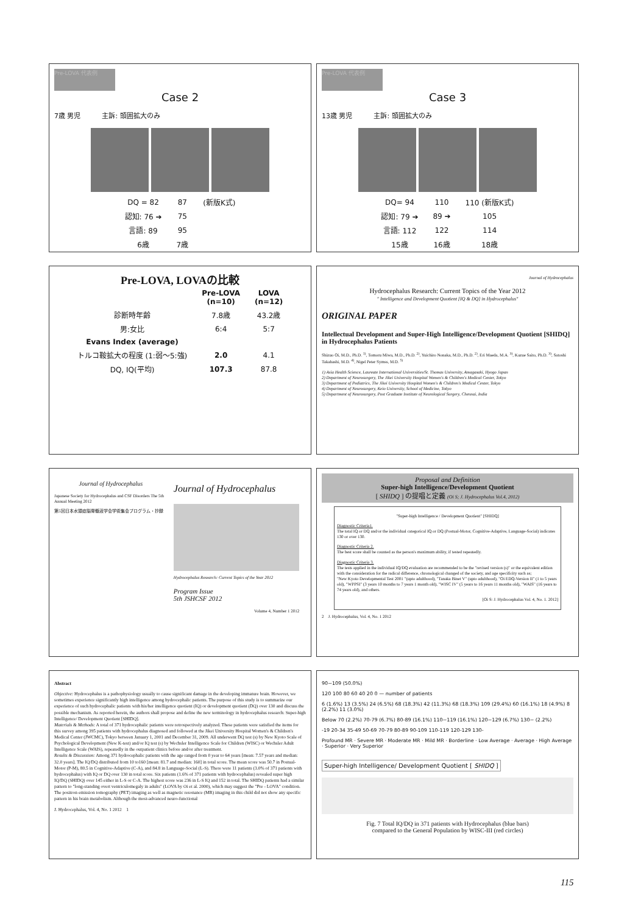Pre-LOVA 代表例
Case 2
7歳 男児 主訴: 頭囲拡大のみ
| DQ = 82 | 87 | (新版K式) |
| 認知: 76 ➔ | 75 | |
| 言語: 89 | 95 | |
| 6歳 | 7歳 | |
Pre-LOVA 代表例
Case 3
13歳 男児 主訴: 頭囲拡大のみ
| DQ= 94 | 110 | 110 (新版K式) |
| 認知: 79 ➔ | 89 ➔ | 105 |
| 言語: 112 | 122 | 114 |
| 15歳 | 16歳 | 18歳 |
Pre-LOVA, LOVAの比較
| | Pre-LOVA (n=10) | LOVA (n=12) |
| --- | --- | --- |
| 診断時年齢 | 7.8歳 | 43.2歳 |
| 男:女比 | 6:4 | 5:7 |
| Evans Index (average) | | |
| トルコ鞍拡大の程度 (1:弱〜5:強) | 2.0 | 4.1 |
| DQ, IQ(平均) | 107.3 | 87.8 |
Journal of Hydrocephalus
Hydrocephalus Research: Current Topics of the Year 2012
" Intelligence and Development Quotient [IQ & DQ] in Hydrocephalus"
ORIGINAL PAPER
Intellectual Development and Super-High Intelligence/Development Quotient [SHIDQ] in Hydrocephalus Patients
Shizuo Oi, M.D., Ph.D. <sup>1)</sup>, Tomoru Miwa, M.D., Ph.D. <sup>2)</sup>, Yuichiro Nonaka, M.D., Ph.D. <sup>2)</sup>, Eri Maeda, M.A. <sup>3)</sup>, Kazue Saito, Ph.D. <sup>3)</sup>, Satoshi Takahashi, M.D. <sup>4)</sup>, Nigel Peter Symss, M.D. <sup>5)</sup>
1) Asia Health Science, Laureate International Universities/St. Thomas University, Amagasaki, Hyogo Japan
2) Department of Neurosurgery, The Jikei University Hospital Women's & Children's Medical Center, Tokyo
3) Department of Pediatrics, The Jikei University Hospital Women's & Children's Medical Center, Tokyo
4) Department of Neurosurgery, Keio University, School of Medicine, Tokyo
5) Department of Neurosurgery, Post Graduate Institute of Neurological Surgery, Chennai, India
Journal of Hydrocephalus
Japanese Society for Hydrocephalus and CSF Disorders The 5th Annual Meeting 2012
第5回日本水頭症脳脊髄液学会学術集会プログラム・抄録
Journal of Hydrocephalus
Hydrocephalus Research: Current Topics of the Year 2012
Program Issue
5th JSHCSF 2012
Volume 4, Number 1 2012
Proposal and Definition
Super-high Intelligence/Development Quotient
[ SHIDQ ] の提唱と定義 (Oi S; J. Hydrocephalus Vol.4, 2012)
"Super-high Intelligence / Development Quotient" [SHIDQ]
Diagnostic Criteria1.
The total IQ or DQ and/or the individual categorical IQ or DQ (Postual-Motor, Cognitive-Adaptive, Language-Social) indicates 130 or over 130.
Diagnostic Criteria 2.
The best score shall be counted as the person's maximum ability, if tested repeatedly.
Diagnostic Criteria 3.
The tests applied in the individual IQ/DQ evaluation are recommended to be the "revised version (s)" or the equivalent edition with the consideration for the radical difference, chronological changed of the society, and age specificity such as;
"New Kyoto Developmental Test 2001 "(upto adulthood), "Tanaka Binet V" (upto adulthood), "Oi EDQ-Version II" (1 to 5 years old), "WPPSI" (3 years 10 months to 7 years 1 month old), "WISC IV" (5 years to 16 years 11 months old), "WAIS" (16 years to 74 years old), and others.
[Oi S: J. Hydrocephalus Vol. 4, No. 1. 2012]
2 J. Hydrocephalus, Vol. 4, No. 1 2012
Abstract
Objective: Hydrocephalus is a pathophysiology usually to cause significant damage in the developing immature brain. However, we sometimes experience significantly high intelligence among hydrocephalic patients. The purpose of this study is to summarize our experience of such hydrocephalic patients with his/her intelligence quotient (IQ) or development quotient (DQ) over 130 and discuss the possible mechanism. As reported herein, the authors shall propose and define the new terminology in hydrocephalus research: Super-high Intelligence/ Development Quotient [SHIDQ].
Materials & Methods: A total of 371 hydrocephalic patients were retrospectively analyzed. These patients were satisfied the items for this survey among 395 patients with hydrocephalus diagnosed and followed at the Jikei University Hospital Women's & Children's Medical Center (JWCMC), Tokyo between January 1, 2001 and December 31, 2009. All underwent DQ test (s) by New Kyoto Scale of Psychological Development (New K-test) and/or IQ test (s) by Wechsler Intelligence Scale for Children (WISC) or Wechsler Adult Intelligence Scale (WAIS), repeatedly in the outpatient clinics before and/or after treatment.
Results & Discussion: Among 371 hydrocephalic patients with the age ranged from 0 year to 64 years [mean: 7.57 years and median: 32.0 years]. The IQ/DQ distributed from 10 to160 [mean: 81.7 and median: 160] in total score. The mean score was 50.7 in Postual-Motor (P-M), 80.5 in Cognitive-Adaptive (C-A), and 84.8 in Language-Social (L-S). There were 11 patients (3.0% of 371 patients with hydrocephalus) with IQ or DQ over 130 in total score. Six patients (1.6% of 371 patients with hydrocephalus) revealed super high IQ/DQ (SHIDQ) over 145 either in L-S or C-A. The highest score was 236 in L-S IQ and 152 in total. The SHIDQ patients had a similar pattern to "long-standing overt ventriculomegaly in adults" (LOVA by Oi et al. 2000), which may suggest the "Pre - LOVA" condition. The positron emission tomography (PET) imaging as well as magnetic resonance (MR) imaging in this child did not show any specific pattern in his brain metabolism. Although the most-advanced neuro-functional
J. Hydrocephalus, Vol. 4, No. 1 2012 1
90~109 (50.0%)
120 100 80 60 40 20 0 — number of patients
6 (1.6%) 13 (3.5%) 24 (6.5%) 68 (18.3%) 42 (11.3%) 68 (18.3%) 109 (29.4%) 60 (16.1%) 18 (4.9%) 8 (2.2%) 11 (3.0%)
Below 70 (2.2%) 70-79 (6.7%) 80-89 (16.1%) 110~119 (16.1%) 120~129 (6.7%) 130~ (2.2%)
-19 20-34 35-49 50-69 70-79 80-89 90-109 110-119 120-129 130-
Profound MR · Severe MR · Moderate MR · Mild MR · Borderline · Low Average · Average · High Average · Superior · Very Superior
Super-high Intelligence/ Development Quotient [ SHIDQ ]
Fig. 7 Total IQ/DQ in 371 patients with Hydrocephalus (blue bars)
compared to the General Population by WISC-III (red circles)
115